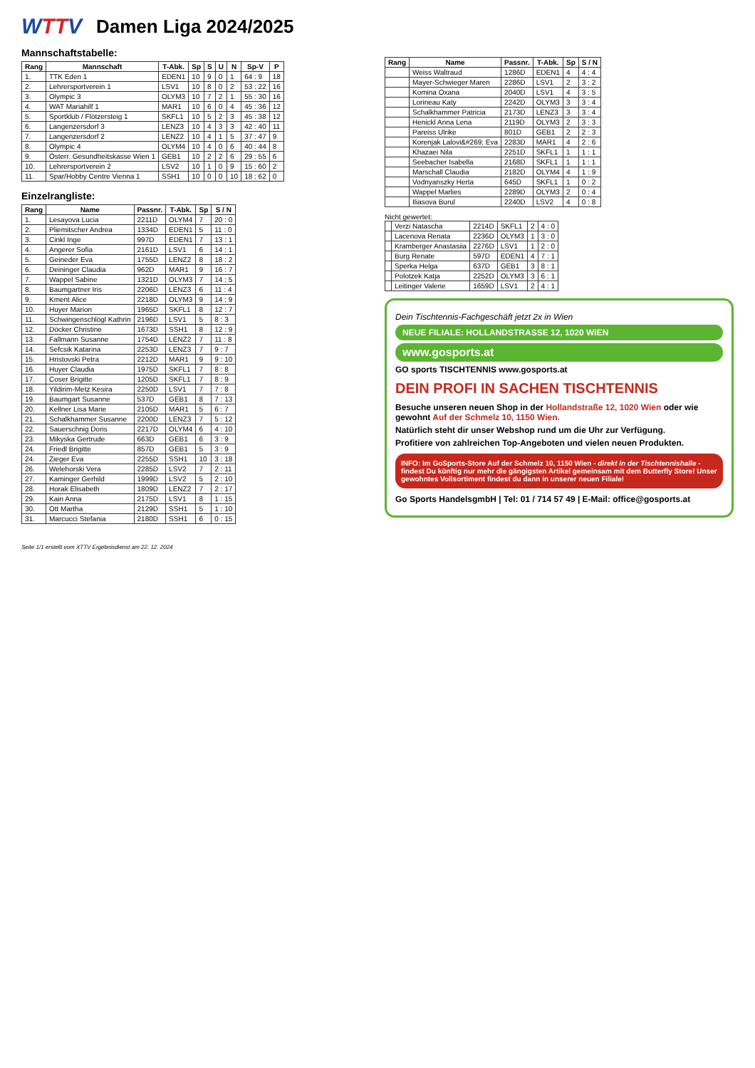WTTV Damen Liga 2024/2025
Mannschaftstabelle:
| Rang | Mannschaft | T-Abk. | Sp | S | U | N | Sp-V | P |
| --- | --- | --- | --- | --- | --- | --- | --- | --- |
| 1. | TTK Eden 1 | EDEN1 | 10 | 9 | 0 | 1 | 64 : 9 | 18 |
| 2. | Lehrersportverein 1 | LSV1 | 10 | 8 | 0 | 2 | 53 : 22 | 16 |
| 3. | Olympic 3 | OLYM3 | 10 | 7 | 2 | 1 | 55 : 30 | 16 |
| 4. | WAT Mariahilf 1 | MAR1 | 10 | 6 | 0 | 4 | 45 : 36 | 12 |
| 5. | Sportklub / Flötzersteig 1 | SKFL1 | 10 | 5 | 2 | 3 | 45 : 38 | 12 |
| 6. | Langenzersdorf 3 | LENZ3 | 10 | 4 | 3 | 3 | 42 : 40 | 11 |
| 7. | Langenzersdorf 2 | LENZ2 | 10 | 4 | 1 | 5 | 37 : 47 | 9 |
| 8. | Olympic 4 | OLYM4 | 10 | 4 | 0 | 6 | 40 : 44 | 8 |
| 9. | Österr. Gesundheitskasse Wien 1 | GEB1 | 10 | 2 | 2 | 6 | 29 : 55 | 6 |
| 10. | Lehrersportverein 2 | LSV2 | 10 | 1 | 0 | 9 | 15 : 60 | 2 |
| 11. | Spar/Hobby Centre Vienna 1 | SSH1 | 10 | 0 | 0 | 10 | 18 : 62 | 0 |
Einzelrangliste:
| Rang | Name | Passnr. | T-Abk. | Sp | S / N |
| --- | --- | --- | --- | --- | --- |
| 1. | Lesayova Lucia | 2211D | OLYM4 | 7 | 20 : 0 |
| 2. | Pliemitscher Andrea | 1334D | EDEN1 | 5 | 11 : 0 |
| 3. | Cinkl Inge | 997D | EDEN1 | 7 | 13 : 1 |
| 4. | Angerer Sofia | 2161D | LSV1 | 6 | 14 : 1 |
| 5. | Geineder Eva | 1755D | LENZ2 | 8 | 18 : 2 |
| 6. | Deininger Claudia | 962D | MAR1 | 9 | 16 : 7 |
| 7. | Wappel Sabine | 1321D | OLYM3 | 7 | 14 : 5 |
| 8. | Baumgartner Iris | 2206D | LENZ3 | 6 | 11 : 4 |
| 9. | Kment Alice | 2218D | OLYM3 | 9 | 14 : 9 |
| 10. | Huyer Marion | 1965D | SKFL1 | 8 | 12 : 7 |
| 11. | Schwingenschlögl Kathrin | 2196D | LSV1 | 5 | 8 : 3 |
| 12. | Döcker Christine | 1673D | SSH1 | 8 | 12 : 9 |
| 13. | Fallmann Susanne | 1754D | LENZ2 | 7 | 11 : 8 |
| 14. | Sefcsik Katarina | 2253D | LENZ3 | 7 | 9 : 7 |
| 15. | Hristovski Petra | 2212D | MAR1 | 9 | 9 : 10 |
| 16. | Huyer Claudia | 1975D | SKFL1 | 7 | 8 : 8 |
| 17. | Coser Brigitte | 1205D | SKFL1 | 7 | 8 : 9 |
| 18. | Yildirim-Metz Kesira | 2250D | LSV1 | 7 | 7 : 8 |
| 19. | Baumgart Susanne | 537D | GEB1 | 8 | 7 : 13 |
| 20. | Kellner Lisa Marie | 2105D | MAR1 | 5 | 6 : 7 |
| 21. | Schalkhammer Susanne | 2200D | LENZ3 | 7 | 5 : 12 |
| 22. | Sauerschnig Doris | 2217D | OLYM4 | 6 | 4 : 10 |
| 23. | Mikyska Gertrude | 663D | GEB1 | 6 | 3 : 9 |
| 24. | Friedl Brigitte | 857D | GEB1 | 5 | 3 : 9 |
| 24. | Zieger Eva | 2255D | SSH1 | 10 | 3 : 18 |
| 26. | Welehorski Vera | 2285D | LSV2 | 7 | 2 : 11 |
| 27. | Kaminger Gerhild | 1999D | LSV2 | 5 | 2 : 10 |
| 28. | Horak Elisabeth | 1809D | LENZ2 | 7 | 2 : 17 |
| 29. | Kain Anna | 2175D | LSV1 | 8 | 1 : 15 |
| 30. | Ott Martha | 2129D | SSH1 | 5 | 1 : 10 |
| 31. | Marcucci Stefania | 2180D | SSH1 | 6 | 0 : 15 |
| Rang | Name | Passnr. | T-Abk. | Sp | S / N |
| --- | --- | --- | --- | --- | --- |
| | Weiss Waltraud | 1286D | EDEN1 | 4 | 4 : 4 |
| | Mayer-Schwieger Maren | 2286D | LSV1 | 2 | 3 : 2 |
| | Komina Oxana | 2040D | LSV1 | 4 | 3 : 5 |
| | Lorineau Katy | 2242D | OLYM3 | 3 | 3 : 4 |
| | Schalkhammer Patricia | 2173D | LENZ3 | 3 | 3 : 4 |
| | Henickl Anna Lena | 2119D | OLYM3 | 2 | 3 : 3 |
| | Pareiss Ulrike | 801D | GEB1 | 2 | 2 : 3 |
| | Korenjak Lalovi&#269; Eva | 2283D | MAR1 | 4 | 2 : 6 |
| | Khazaei Nila | 2251D | SKFL1 | 1 | 1 : 1 |
| | Seebacher Isabella | 2168D | SKFL1 | 1 | 1 : 1 |
| | Marschall Claudia | 2182D | OLYM4 | 4 | 1 : 9 |
| | Vodnyanszky Herta | 645D | SKFL1 | 1 | 0 : 2 |
| | Wappel Marlies | 2289D | OLYM3 | 2 | 0 : 4 |
| | Iliasova Burul | 2240D | LSV2 | 4 | 0 : 8 |
Nicht gewertet:
| | Verzi Natascha | 2214D | SKFL1 | 2 | 4 : 0 |
| | Lacenova Renata | 2236D | OLYM3 | 1 | 3 : 0 |
| | Kramberger Anastasiia | 2276D | LSV1 | 1 | 2 : 0 |
| | Burg Renate | 597D | EDEN1 | 4 | 7 : 1 |
| | Sperka Helga | 637D | GEB1 | 3 | 8 : 1 |
| | Polotzek Katja | 2252D | OLYM3 | 3 | 6 : 1 |
| | Leitinger Valerie | 1659D | LSV1 | 2 | 4 : 1 |
Dein Tischtennis-Fachgeschäft jetzt 2x in Wien
NEUE FILIALE: HOLLANDSTRASSE 12, 1020 WIEN
www.gosports.at
GO sports TISCHTENNIS www.gosports.at
DEIN PROFI IN SACHEN TISCHTENNIS
Besuche unseren neuen Shop in der Hollandstraße 12, 1020 Wien oder wie gewohnt Auf der Schmelz 10, 1150 Wien.
Natürlich steht dir unser Webshop rund um die Uhr zur Verfügung.
Profitiere von zahlreichen Top-Angeboten und vielen neuen Produkten.
INFO: Im GoSports-Store Auf der Schmelz 10, 1150 Wien - direkt in der Tischtennishalle - findest Du künftig nur mehr die gängigsten Artikel gemeinsam mit dem Butterfly Store! Unser gewohntes Vollsortiment findest du dann in unserer neuen Filiale!
Go Sports HandelsgmbH | Tel: 01 / 714 57 49 | E-Mail: office@gosports.at
Seite 1/1 erstellt vom XTTV Ergebnisdienst am 22. 12. 2024